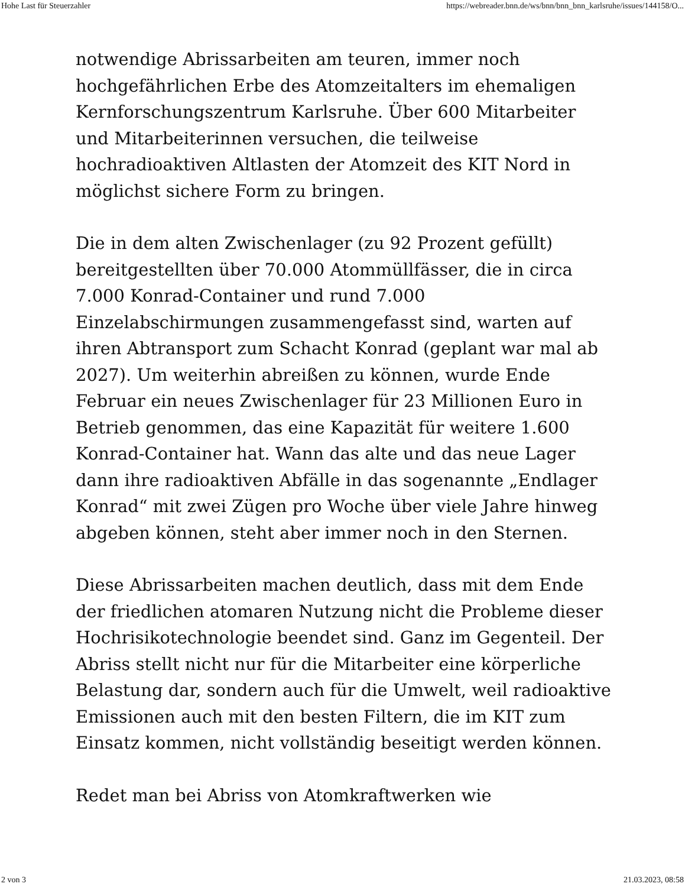Hohe Last für Steuerzahler https://webreader.bnn.de/ws/bnn/bnn_bnn_karlsruhe/issues/144158/O...
notwendige Abrissarbeiten am teuren, immer noch hochgefährlichen Erbe des Atomzeitalters im ehemaligen Kernforschungszentrum Karlsruhe. Über 600 Mitarbeiter und Mitarbeiterinnen versuchen, die teilweise hochradioaktiven Altlasten der Atomzeit des KIT Nord in möglichst sichere Form zu bringen.
Die in dem alten Zwischenlager (zu 92 Prozent gefüllt) bereitgestellten über 70.000 Atommüllfässer, die in circa 7.000 Konrad-Container und rund 7.000 Einzelabschirmungen zusammengefasst sind, warten auf ihren Abtransport zum Schacht Konrad (geplant war mal ab 2027). Um weiterhin abreißen zu können, wurde Ende Februar ein neues Zwischenlager für 23 Millionen Euro in Betrieb genommen, das eine Kapazität für weitere 1.600 Konrad-Container hat. Wann das alte und das neue Lager dann ihre radioaktiven Abfälle in das sogenannte „Endlager Konrad“ mit zwei Zügen pro Woche über viele Jahre hinweg abgeben können, steht aber immer noch in den Sternen.
Diese Abrissarbeiten machen deutlich, dass mit dem Ende der friedlichen atomaren Nutzung nicht die Probleme dieser Hochrisikotechnologie beendet sind. Ganz im Gegenteil. Der Abriss stellt nicht nur für die Mitarbeiter eine körperliche Belastung dar, sondern auch für die Umwelt, weil radioaktive Emissionen auch mit den besten Filtern, die im KIT zum Einsatz kommen, nicht vollständig beseitigt werden können.
Redet man bei Abriss von Atomkraftwerken wie
2 von 3 21.03.2023, 08:58